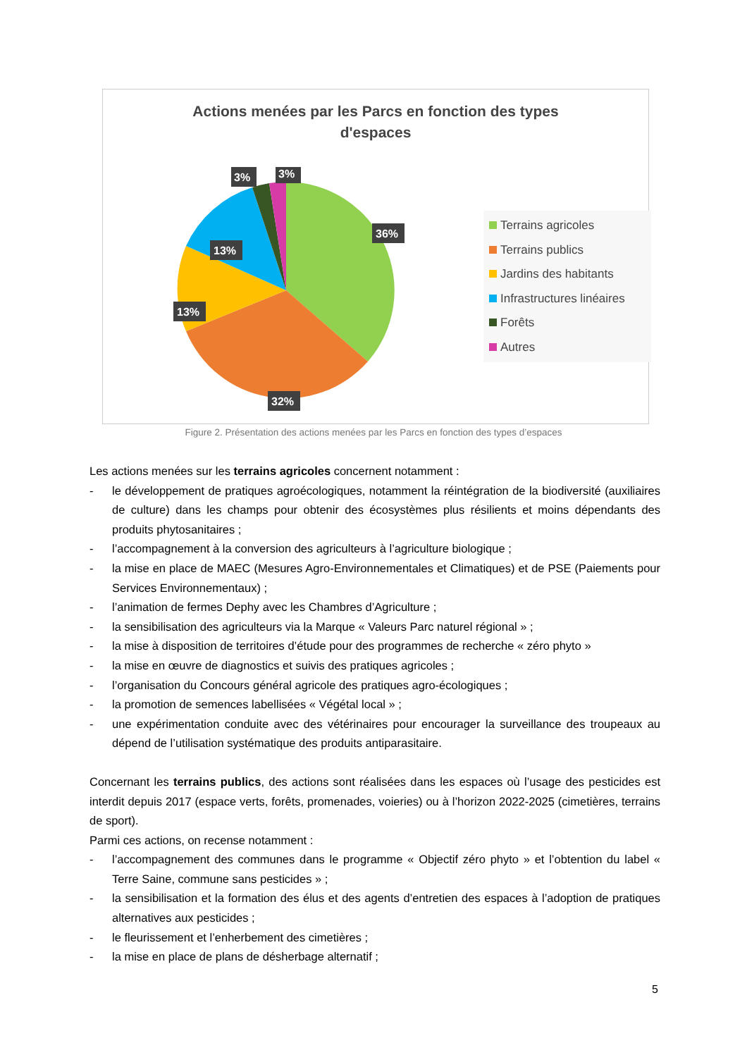Actions menées par les Parcs en fonction des types
d'espaces
36%
32%
13%
13%
3%
3%
Terrains agricoles
Terrains publics
Jardins des habitants
Infrastructures linéaires
Forêts
Autres
Figure 2. Présentation des actions menées par les Parcs en fonction des types d’espaces
Les actions menées sur les terrains agricoles concernent notamment :
- le développement de pratiques agroécologiques, notamment la réintégration de la biodiversité (auxiliaires de culture) dans les champs pour obtenir des écosystèmes plus résilients et moins dépendants des produits phytosanitaires ;
- l’accompagnement à la conversion des agriculteurs à l’agriculture biologique ;
- la mise en place de MAEC (Mesures Agro-Environnementales et Climatiques) et de PSE (Paiements pour Services Environnementaux) ;
- l’animation de fermes Dephy avec les Chambres d’Agriculture ;
- la sensibilisation des agriculteurs via la Marque « Valeurs Parc naturel régional » ;
- la mise à disposition de territoires d’étude pour des programmes de recherche « zéro phyto »
- la mise en œuvre de diagnostics et suivis des pratiques agricoles ;
- l’organisation du Concours général agricole des pratiques agro-écologiques ;
- la promotion de semences labellisées « Végétal local » ;
- une expérimentation conduite avec des vétérinaires pour encourager la surveillance des troupeaux au dépend de l’utilisation systématique des produits antiparasitaire.
Concernant les terrains publics, des actions sont réalisées dans les espaces où l’usage des pesticides est interdit depuis 2017 (espace verts, forêts, promenades, voieries) ou à l’horizon 2022-2025 (cimetières, terrains de sport).
Parmi ces actions, on recense notamment :
- l’accompagnement des communes dans le programme « Objectif zéro phyto » et l’obtention du label « Terre Saine, commune sans pesticides » ;
- la sensibilisation et la formation des élus et des agents d’entretien des espaces à l’adoption de pratiques alternatives aux pesticides ;
- le fleurissement et l’enherbement des cimetières ;
- la mise en place de plans de désherbage alternatif ;
5